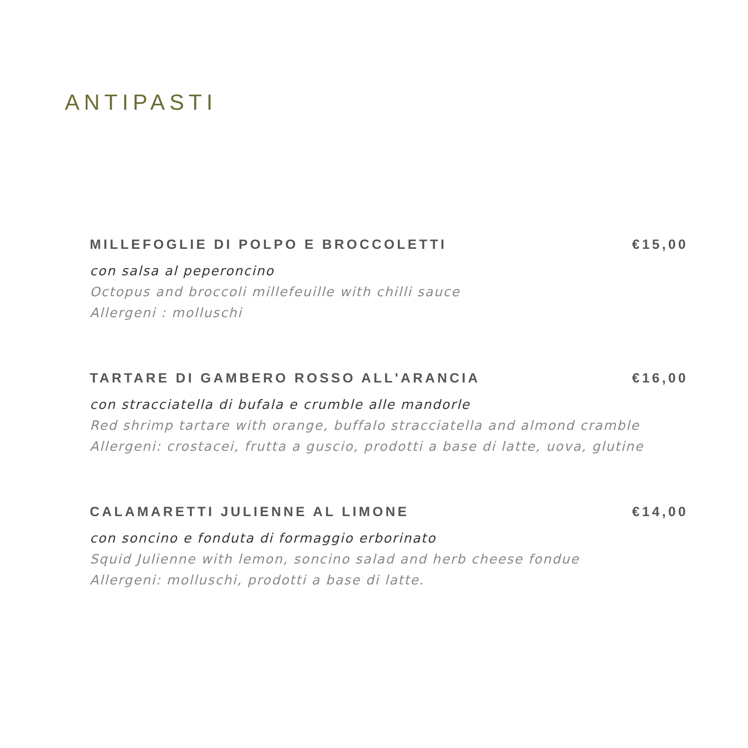ANTIPASTI
MILLEFOGLIE DI POLPO E BROCCOLETTI €15,00
con salsa al peperoncino
Octopus and broccoli millefeuille with chilli sauce
Allergeni : molluschi
TARTARE DI GAMBERO ROSSO ALL'ARANCIA €16,00
con stracciatella di bufala e crumble alle mandorle
Red shrimp tartare with orange, buffalo stracciatella and almond cramble
Allergeni: crostacei, frutta a guscio, prodotti a base di latte, uova, glutine
CALAMARETTI JULIENNE AL LIMONE €14,00
con soncino e fonduta di formaggio erborinato
Squid Julienne with lemon, soncino salad and herb cheese fondue
Allergeni: molluschi, prodotti a base di latte.